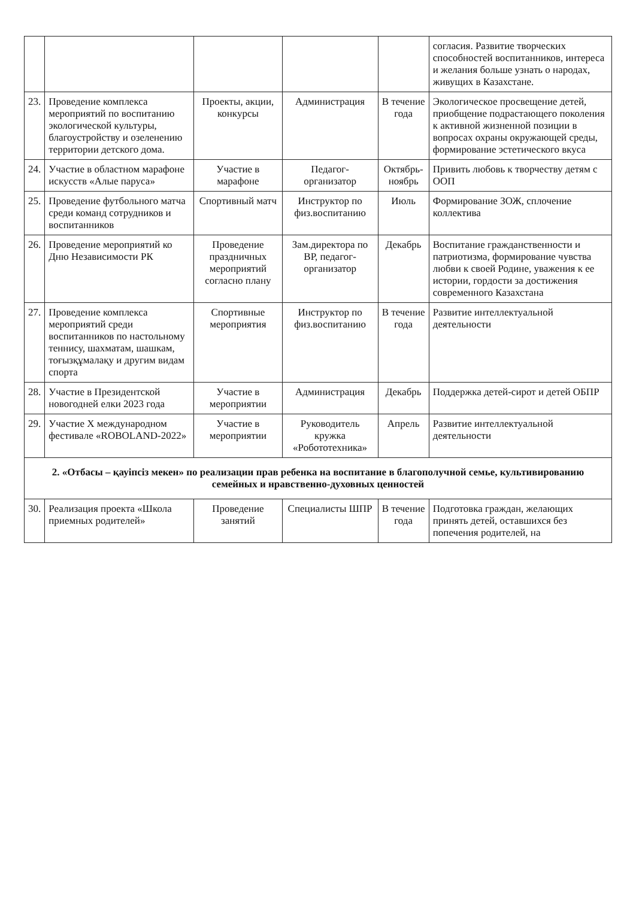| | | | | | согласия. Развитие творческих способностей воспитанников, интереса и желания больше узнать о народах, живущих в Казахстане. |
| 23. | Проведение комплекса мероприятий по воспитанию экологической культуры, благоустройству и озеленению территории детского дома. | Проекты, акции, конкурсы | Администрация | В течение года | Экологическое просвещение детей, приобщение подрастающего поколения к активной жизненной позиции в вопросах охраны окружающей среды, формирование эстетического вкуса |
| 24. | Участие в областном марафоне искусств «Алые паруса» | Участие в марафоне | Педагог-организатор | Октябрь-ноябрь | Привить любовь к творчеству детям с ООП |
| 25. | Проведение футбольного матча среди команд сотрудников и воспитанников | Спортивный матч | Инструктор по физ.воспитанию | Июль | Формирование ЗОЖ, сплочение коллектива |
| 26. | Проведение мероприятий ко Дню Независимости РК | Проведение праздничных мероприятий согласно плану | Зам.директора по ВР, педагог-организатор | Декабрь | Воспитание гражданственности и патриотизма, формирование чувства любви к своей Родине, уважения к ее истории, гордости за достижения современного Казахстана |
| 27. | Проведение комплекса мероприятий среди воспитанников по настольному теннису, шахматам, шашкам, тоғызқұмалақу и другим видам спорта | Спортивные мероприятия | Инструктор по физ.воспитанию | В течение года | Развитие интеллектуальной деятельности |
| 28. | Участие в Президентской новогодней елки 2023 года | Участие в мероприятии | Администрация | Декабрь | Поддержка детей-сирот и детей ОБПР |
| 29. | Участие X международном фестивале «ROBOLAND-2022» | Участие в мероприятии | Руководитель кружка «Робототехника» | Апрель | Развитие интеллектуальной деятельности |
| 2. «Отбасы – қауіпсіз мекен» по реализации прав ребенка на воспитание в благополучной семье, культивированию семейных и нравственно-духовных ценностей | | | | | |
| 30. | Реализация проекта «Школа приемных родителей» | Проведение занятий | Специалисты ШПР | В течение года | Подготовка граждан, желающих принять детей, оставшихся без попечения родителей, на |